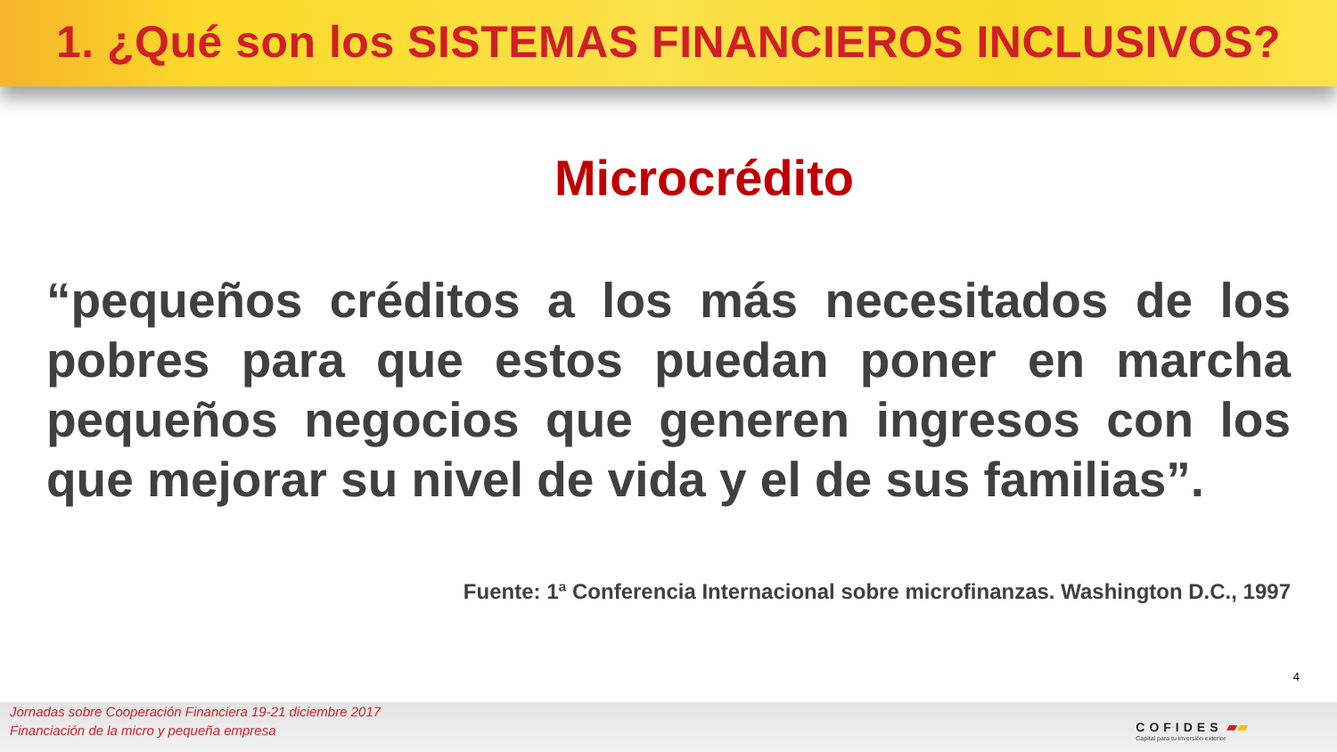1. ¿Qué son los SISTEMAS FINANCIEROS INCLUSIVOS?
Microcrédito
“pequeños créditos a los más necesitados de los pobres para que estos puedan poner en marcha pequeños negocios que generen ingresos con los que mejorar su nivel de vida y el de sus familias”.
Fuente: 1ª Conferencia Internacional sobre microfinanzas. Washington D.C., 1997
4
Jornadas sobre Cooperación Financiera 19-21 diciembre 2017
Financiación de la micro y pequeña empresa
COFIDES ▰▰
Capital para tu inversión exterior